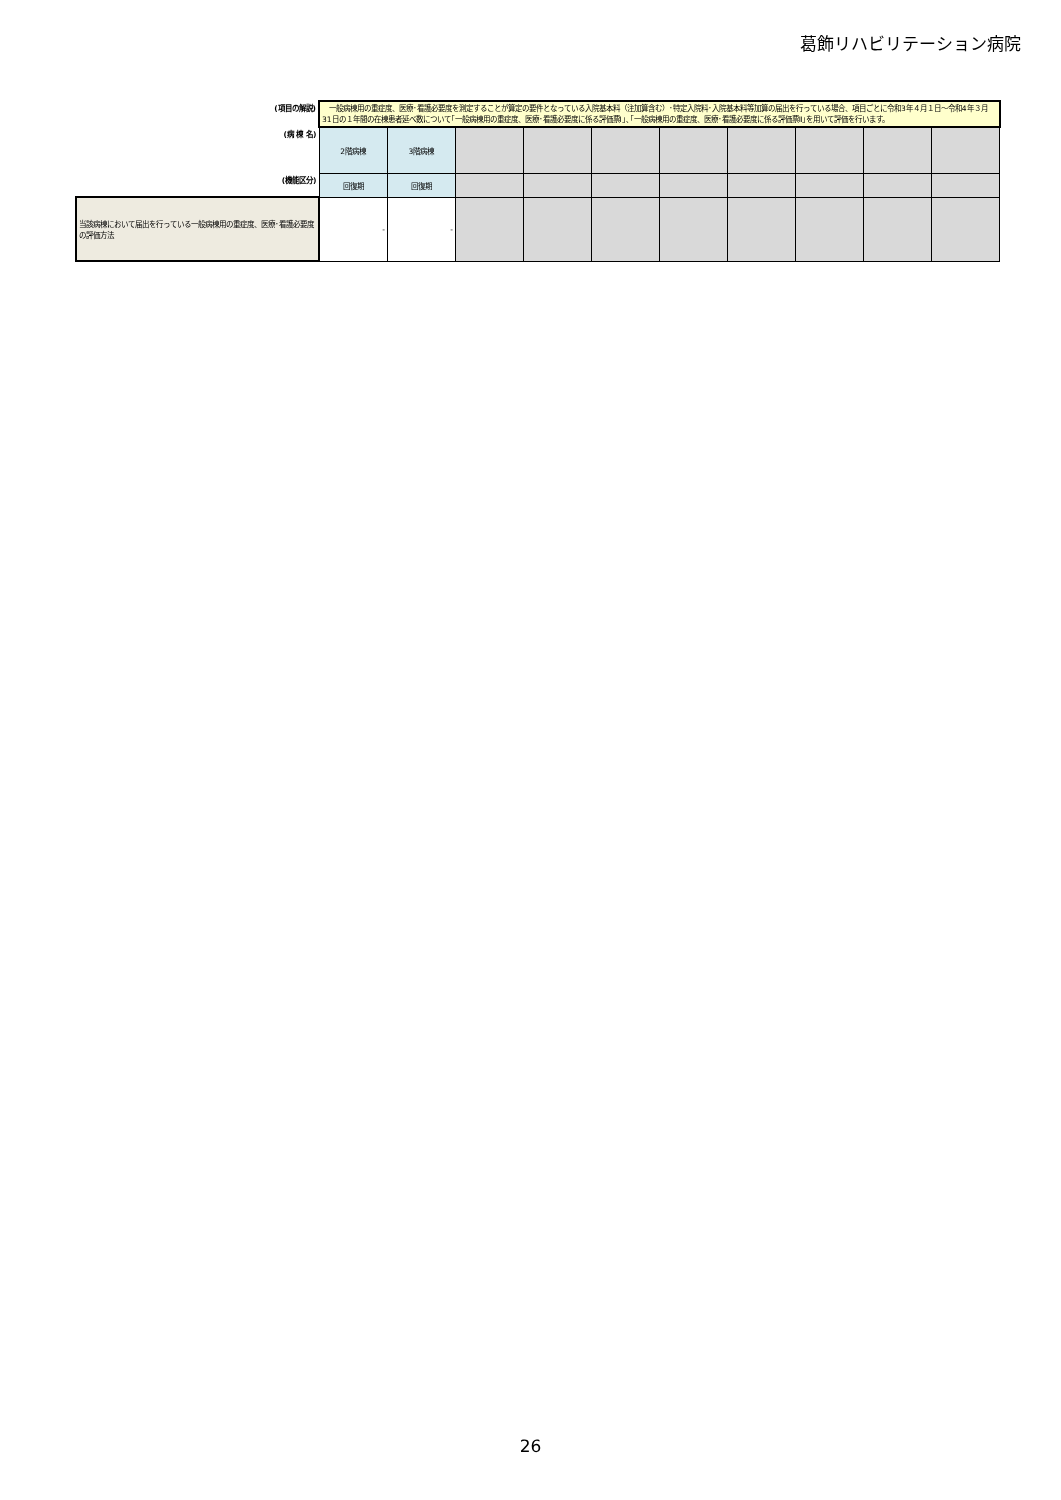葛飾リハビリテーション病院
| (項目の解説) | 一般病棟用の重症度、医療･看護必要度を測定することが算定の要件となっている入院基本料（注加算含む）･特定入院料･入院基本料等加算の届出を行っている場合、項目ごとに令和3年４月１日～令和4年３月31日の１年間の在棟患者延べ数について｢一般病棟用の重症度、医療･看護必要度に係る評価票Ⅰ｣､｢一般病棟用の重症度、医療･看護必要度に係る評価票Ⅱ｣を用いて評価を行います。 | | | | | | | | | |
| (病 棟 名) | 2階病棟 | 3階病棟 | | | | | | | | |
| (機能区分) | 回復期 | 回復期 | | | | | | | | |
| 当該病棟において届出を行っている一般病棟用の重症度、医療･看護必要度の評価方法 | - | - | | | | | | | | |
26